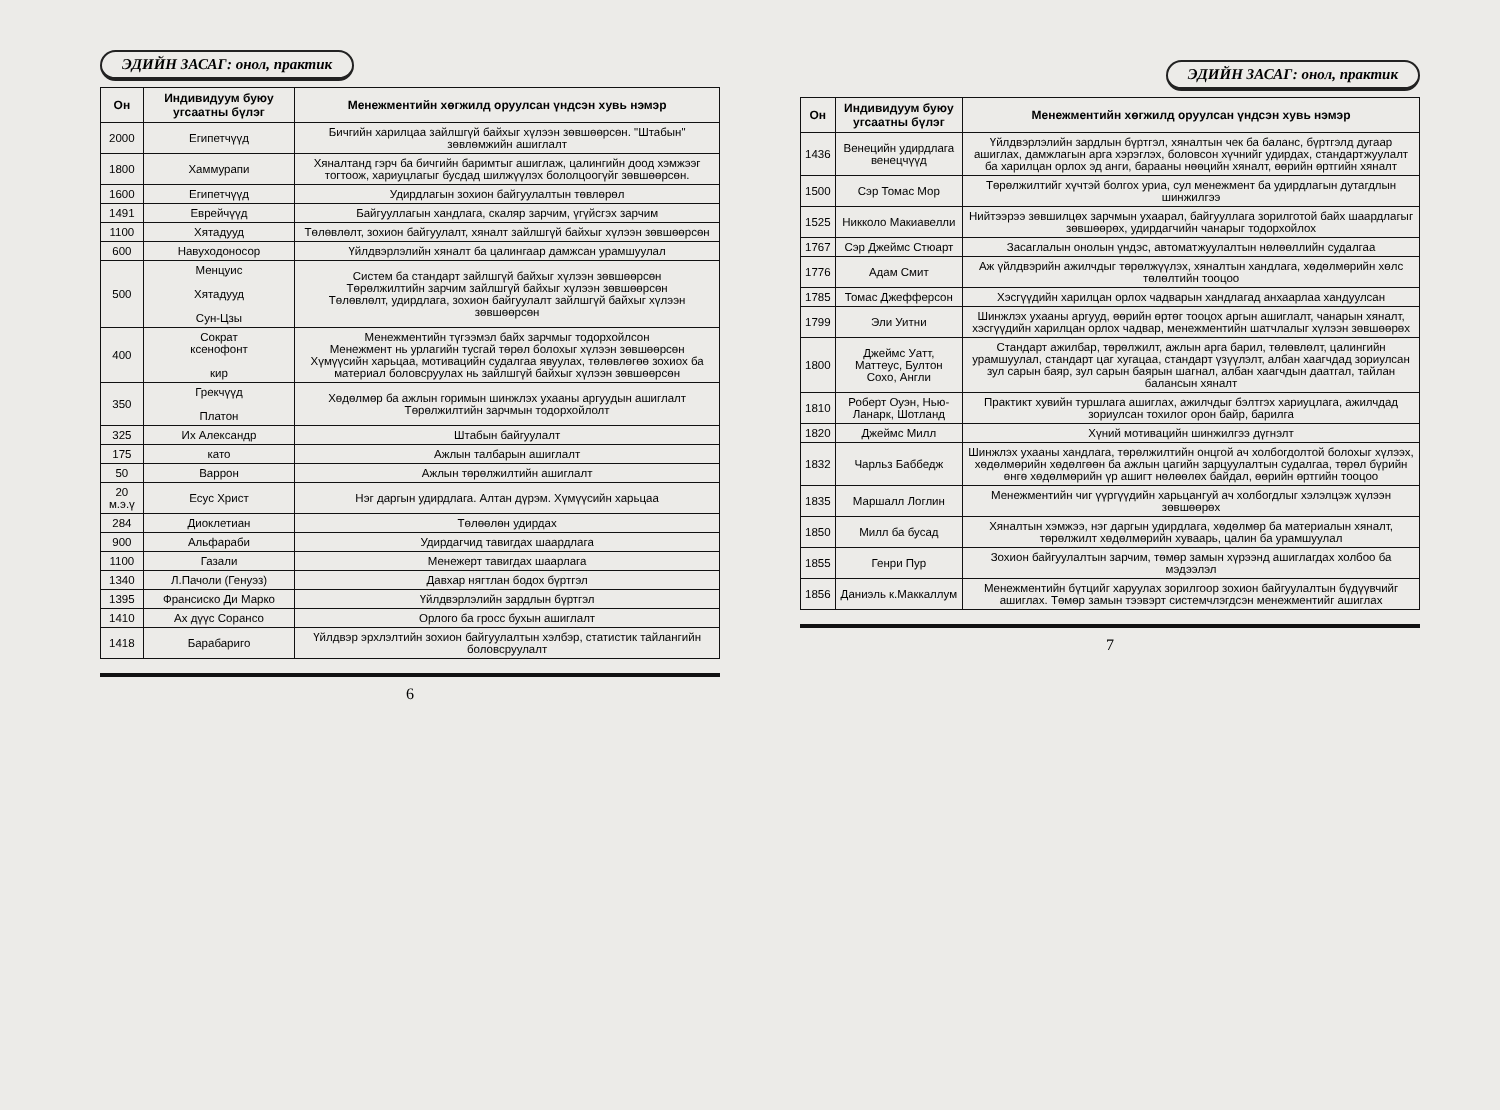ЭДИЙН ЗАСАГ: онол, практик
| Он | Индивидуум буюу угсаатны бүлэг | Менежментийн хөгжилд оруулсан үндсэн хувь нэмэр |
| --- | --- | --- |
| 2000 | Египетчүүд | Бичгийн харилцаа зайлшгүй байхыг хүлээн зөвшөөрсөн. "Штабын" зөвлөмжийн ашиглалт |
| 1800 | Хаммурапи | Хяналтанд гэрч ба бичгийн баримтыг ашиглаж, цалингийн доод хэмжээг тогтоож, хариуцлагыг бусдад шилжүүлэх бололцоогүйг зөвшөөрсөн. |
| 1600 | Египетчүүд | Удирдлагын зохион байгуулалтын төвлөрөл |
| 1491 | Еврейчүүд | Байгууллагын хандлага, скаляр зарчим, үгүйсгэх зарчим |
| 1100 | Хятадууд | Төлөвлөлт, зохион байгуулалт, хяналт зайлшгүй байхыг хүлээн зөвшөөрсөн |
| 600 | Навуходоносор | Үйлдвэрлэлийн хяналт ба цалингаар дамжсан урамшуулал |
| 500 | Менцуис Хятадууд Сун-Цзы | Систем ба стандарт зайлшгүй байхыг хүлээн зөвшөөрсөн Төрөлжилтийн зарчим зайлшгүй байхыг хүлээн зөвшөөрсөн Төлөвлөлт, удирдлага, зохион байгуулалт зайлшгүй байхыг хүлээн зөвшөөрсөн |
| 400 | Сократ ксенофонт кир | Менежментийн түгээмэл байх зарчмыг тодорхойлсон Менежмент нь урлагийн тусгай төрөл болохыг хүлээн зөвшөөрсөн Хүмүүсийн харьцаа, мотивацийн судалгаа явуулах, төлөвлөгөө зохиох ба материал боловсруулах нь зайлшгүй байхыг хүлээн зөвшөөрсөн |
| 350 | Грекчүүд Платон | Хөдөлмөр ба ажлын горимын шинжлэх ухааны аргуудын ашиглалт Төрөлжилтийн зарчмын тодорхойлолт |
| 325 | Их Александр | Штабын байгуулалт |
| 175 | като | Ажлын талбарын ашиглалт |
| 50 | Варрон | Ажлын төрөлжилтийн ашиглалт |
| 20 м.э.ү | Есус Христ | Нэг даргын удирдлага. Алтан дүрэм. Хүмүүсийн харьцаа |
| 284 | Диоклетиан | Төлөөлөн удирдах |
| 900 | Альфараби | Удирдагчид тавигдах шаардлага |
| 1100 | Газали | Менежерт тавигдах шаарлага |
| 1340 | Л.Пачоли (Генуэз) | Давхар нягтлан бодох бүртгэл |
| 1395 | Франсиско Ди Марко | Үйлдвэрлэлийн зардлын бүртгэл |
| 1410 | Ах дүүс Сорансо | Орлого ба гросс бухын ашиглалт |
| 1418 | Барабариго | Үйлдвэр эрхлэлтийн зохион байгуулалтын хэлбэр, статистик тайлангийн боловсруулалт |
6
ЭДИЙН ЗАСАГ: онол, практик
| Он | Индивидуум буюу угсаатны бүлэг | Менежментийн хөгжилд оруулсан үндсэн хувь нэмэр |
| --- | --- | --- |
| 1436 | Венецийн удирдлага венецчүүд | Үйлдвэрлэлийн зардлын бүртгэл, хяналтын чек ба баланс, бүртгэлд дугаар ашиглах, дамжлагын арга хэрэглэх, боловсон хүчнийг удирдах, стандартжуулалт ба харилцан орлох эд анги, барааны нөөцийн хяналт, өөрийн өртгийн хяналт |
| 1500 | Сэр Томас Мор | Төрөлжилтийг хүчтэй болгох уриа, сул менежмент ба удирдлагын дутагдлын шинжилгээ |
| 1525 | Никколо Макиавелли | Нийтээрээ зөвшилцөх зарчмын ухаарал, байгууллага зорилготой байх шаардлагыг зөвшөөрөх, удирдагчийн чанарыг тодорхойлох |
| 1767 | Сэр Джеймс Стюарт | Засаглалын онолын үндэс, автоматжуулалтын нөлөөллийн судалгаа |
| 1776 | Адам Смит | Аж үйлдвэрийн ажилчдыг төрөлжүүлэх, хяналтын хандлага, хөдөлмөрийн хөлс төлөлтийн тооцоо |
| 1785 | Томас Джефферсон | Хэсгүүдийн харилцан орлох чадварын хандлагад анхаарлаа хандуулсан |
| 1799 | Эли Уитни | Шинжлэх ухааны аргууд, өөрийн өртөг тооцох аргын ашиглалт, чанарын хяналт, хэсгүүдийн харилцан орлох чадвар, менежментийн шатчлалыг хүлээн зөвшөөрөх |
| 1800 | Джеймс Уатт, Маттеус, Бултон Сохо, Англи | Стандарт ажилбар, төрөлжилт, ажлын арга барил, төлөвлөлт, цалингийн урамшуулал, стандарт цаг хугацаа, стандарт үзүүлэлт, албан хаагчдад зориулсан зул сарын баяр, зул сарын баярын шагнал, албан хаагчдын даатгал, тайлан балансын хяналт |
| 1810 | Роберт Оуэн, Нью-Ланарк, Шотланд | Практикт хувийн туршлага ашиглах, ажилчдыг бэлтгэх хариуцлага, ажилчдад зориулсан тохилог орон байр, барилга |
| 1820 | Джеймс Милл | Хүний мотивацийн шинжилгээ дүгнэлт |
| 1832 | Чарльз Баббедж | Шинжлэх ухааны хандлага, төрөлжилтийн онцгой ач холбогдолтой болохыг хүлээх, хөдөлмөрийн хөдөлгөөн ба ажлын цагийн зарцуулалтын судалгаа, төрөл бүрийн өнгө хөдөлмөрийн үр ашигт нөлөөлөх байдал, өөрийн өртгийн тооцоо |
| 1835 | Маршалл Логлин | Менежментийн чиг үүргүүдийн харьцангуй ач холбогдлыг хэлэлцэж хүлээн зөвшөөрөх |
| 1850 | Милл ба бусад | Хяналтын хэмжээ, нэг даргын удирдлага, хөдөлмөр ба материалын хяналт, төрөлжилт хөдөлмөрийн хуваарь, цалин ба урамшуулал |
| 1855 | Генри Пур | Зохион байгуулалтын зарчим, төмөр замын хүрээнд ашиглагдах холбоо ба мэдээлэл |
| 1856 | Даниэль к.Маккаллум | Менежментийн бүтцийг харуулах зорилгоор зохион байгуулалтын бүдүүвчийг ашиглах. Төмөр замын тээвэрт системчлэгдсэн менежментийг ашиглах |
7